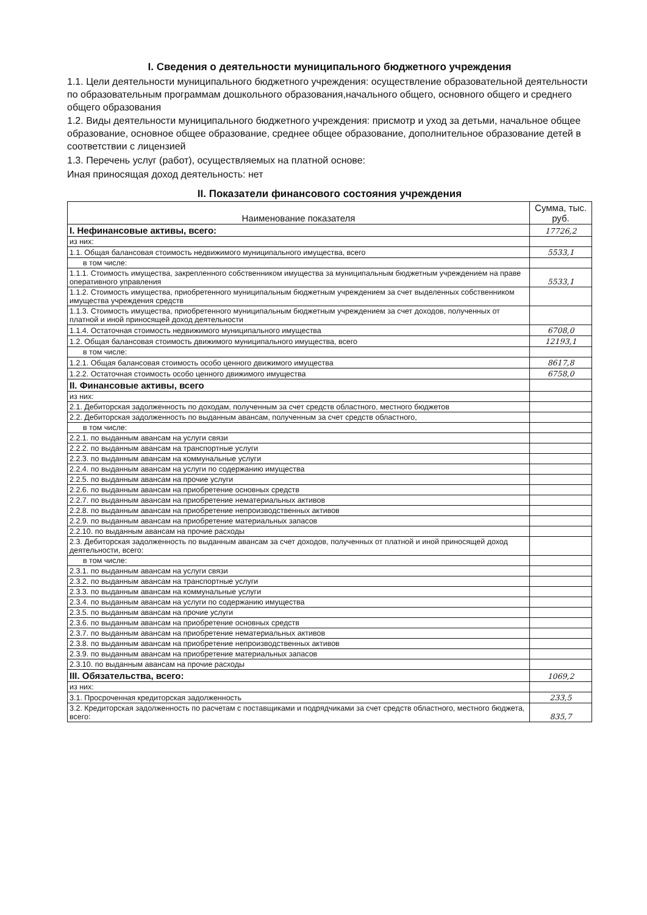I. Сведения о деятельности муниципального бюджетного учреждения
1.1. Цели деятельности муниципального бюджетного учреждения: осуществление образовательной деятельности по образовательным программам дошкольного образования,начального общего, основного общего и среднего общего образования
1.2. Виды деятельности муниципального бюджетного учреждения: присмотр и уход за детьми, начальное общее образование, основное общее образование, среднее общее образование, дополнительное образование детей в соответствии с лицензией
1.3. Перечень услуг (работ), осуществляемых на платной основе:
Иная приносящая доход деятельность: нет
II. Показатели финансового состояния учреждения
| Наименование показателя | Сумма, тыс. руб. |
| --- | --- |
| I. Нефинансовые активы, всего: | 17726,2 |
| из них: | |
| 1.1. Общая балансовая стоимость недвижимого муниципального имущества, всего | 5533,1 |
| в том числе: | |
| 1.1.1. Стоимость имущества, закрепленного собственником имущества за муниципальным бюджетным учреждением на праве оперативного управления | 5533,1 |
| 1.1.2. Стоимость имущества, приобретенного муниципальным бюджетным учреждением за счет выделенных собственником имущества учреждения средств | |
| 1.1.3. Стоимость имущества, приобретенного муниципальным бюджетным учреждением за счет доходов, полученных от платной и иной приносящей доход деятельности | |
| 1.1.4. Остаточная стоимость недвижимого муниципального имущества | 6708,0 |
| 1.2. Общая балансовая стоимость движимого муниципального имущества, всего | 12193,1 |
| в том числе: | |
| 1.2.1. Общая балансовая стоимость особо ценного движимого имущества | 8617,8 |
| 1.2.2. Остаточная стоимость особо ценного движимого имущества | 6758,0 |
| II. Финансовые активы, всего | |
| из них: | |
| 2.1. Дебиторская задолженность по доходам, полученным за счет средств областного, местного бюджетов | |
| 2.2. Дебиторская задолженность по выданным авансам, полученным за счет средств областного, | |
| в том числе: | |
| 2.2.1. по выданным авансам на услуги связи | |
| 2.2.2. по выданным авансам на транспортные услуги | |
| 2.2.3. по выданным авансам на коммунальные услуги | |
| 2.2.4. по выданным авансам на услуги по содержанию имущества | |
| 2.2.5. по выданным авансам на прочие услуги | |
| 2.2.6. по выданным авансам на приобретение основных средств | |
| 2.2.7. по выданным авансам на приобретение нематериальных активов | |
| 2.2.8. по выданным авансам на приобретение непроизводственных активов | |
| 2.2.9. по выданным авансам на приобретение материальных запасов | |
| 2.2.10. по выданным авансам на прочие расходы | |
| 2.3. Дебиторская задолженность по выданным авансам за счет доходов, полученных от платной и иной приносящей доход деятельности, всего: | |
| в том числе: | |
| 2.3.1. по выданным авансам на услуги связи | |
| 2.3.2. по выданным авансам на транспортные услуги | |
| 2.3.3. по выданным авансам на коммунальные услуги | |
| 2.3.4. по выданным авансам на услуги по содержанию имущества | |
| 2.3.5. по выданным авансам на прочие услуги | |
| 2.3.6. по выданным авансам на приобретение основных средств | |
| 2.3.7. по выданным авансам на приобретение нематериальных активов | |
| 2.3.8. по выданным авансам на приобретение непроизводственных активов | |
| 2.3.9. по выданным авансам на приобретение материальных запасов | |
| 2.3.10. по выданным авансам на прочие расходы | |
| III. Обязательства, всего: | 1069,2 |
| из них: | |
| 3.1. Просроченная кредиторская задолженность | 233,5 |
| 3.2. Кредиторская задолженность по расчетам с поставщиками и подрядчиками за счет средств областного, местного бюджета, всего: | 835,7 |